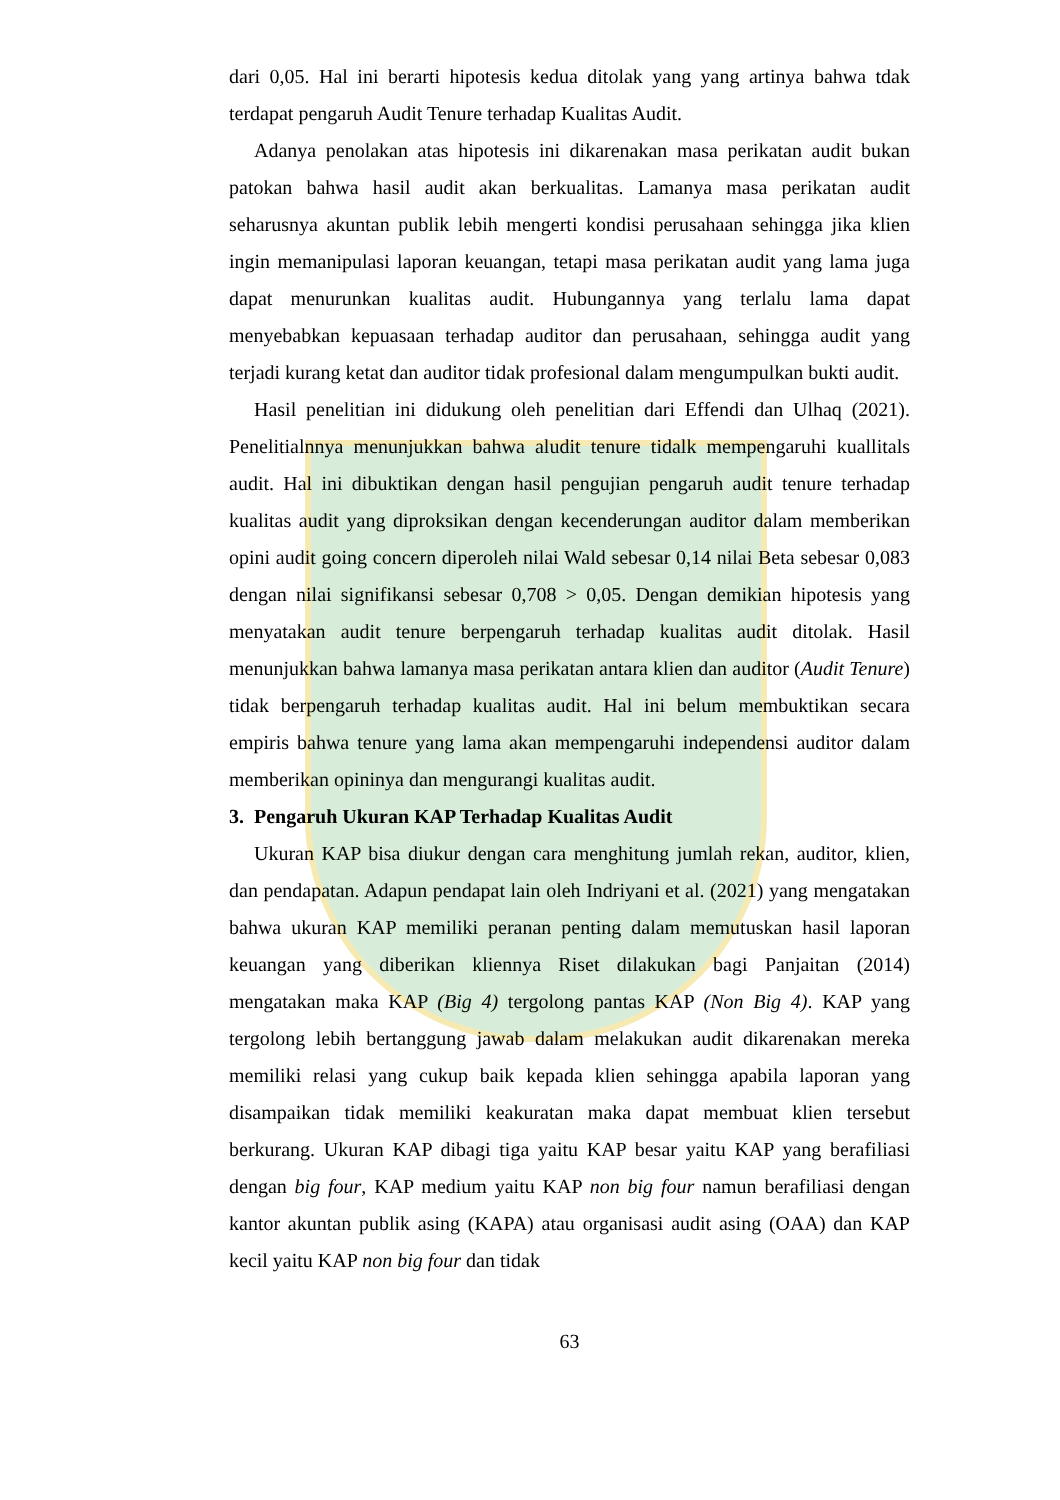dari 0,05. Hal ini berarti hipotesis kedua ditolak yang yang artinya bahwa tdak terdapat pengaruh Audit Tenure terhadap Kualitas Audit.
Adanya penolakan atas hipotesis ini dikarenakan masa perikatan audit bukan patokan bahwa hasil audit akan berkualitas. Lamanya masa perikatan audit seharusnya akuntan publik lebih mengerti kondisi perusahaan sehingga jika klien ingin memanipulasi laporan keuangan, tetapi masa perikatan audit yang lama juga dapat menurunkan kualitas audit. Hubungannya yang terlalu lama dapat menyebabkan kepuasaan terhadap auditor dan perusahaan, sehingga audit yang terjadi kurang ketat dan auditor tidak profesional dalam mengumpulkan bukti audit.
Hasil penelitian ini didukung oleh penelitian dari Effendi dan Ulhaq (2021). Penelitialnnya menunjukkan bahwa aludit tenure tidalk mempengaruhi kuallitals audit. Hal ini dibuktikan dengan hasil pengujian pengaruh audit tenure terhadap kualitas audit yang diproksikan dengan kecenderungan auditor dalam memberikan opini audit going concern diperoleh nilai Wald sebesar 0,14 nilai Beta sebesar 0,083 dengan nilai signifikansi sebesar 0,708 > 0,05. Dengan demikian hipotesis yang menyatakan audit tenure berpengaruh terhadap kualitas audit ditolak. Hasil menunjukkan bahwa lamanya masa perikatan antara klien dan auditor (Audit Tenure) tidak berpengaruh terhadap kualitas audit. Hal ini belum membuktikan secara empiris bahwa tenure yang lama akan mempengaruhi independensi auditor dalam memberikan opininya dan mengurangi kualitas audit.
3. Pengaruh Ukuran KAP Terhadap Kualitas Audit
Ukuran KAP bisa diukur dengan cara menghitung jumlah rekan, auditor, klien, dan pendapatan. Adapun pendapat lain oleh Indriyani et al. (2021) yang mengatakan bahwa ukuran KAP memiliki peranan penting dalam memutuskan hasil laporan keuangan yang diberikan kliennya Riset dilakukan bagi Panjaitan (2014) mengatakan maka KAP (Big 4) tergolong pantas KAP (Non Big 4). KAP yang tergolong lebih bertanggung jawab dalam melakukan audit dikarenakan mereka memiliki relasi yang cukup baik kepada klien sehingga apabila laporan yang disampaikan tidak memiliki keakuratan maka dapat membuat klien tersebut berkurang. Ukuran KAP dibagi tiga yaitu KAP besar yaitu KAP yang berafiliasi dengan big four, KAP medium yaitu KAP non big four namun berafiliasi dengan kantor akuntan publik asing (KAPA) atau organisasi audit asing (OAA) dan KAP kecil yaitu KAP non big four dan tidak
63